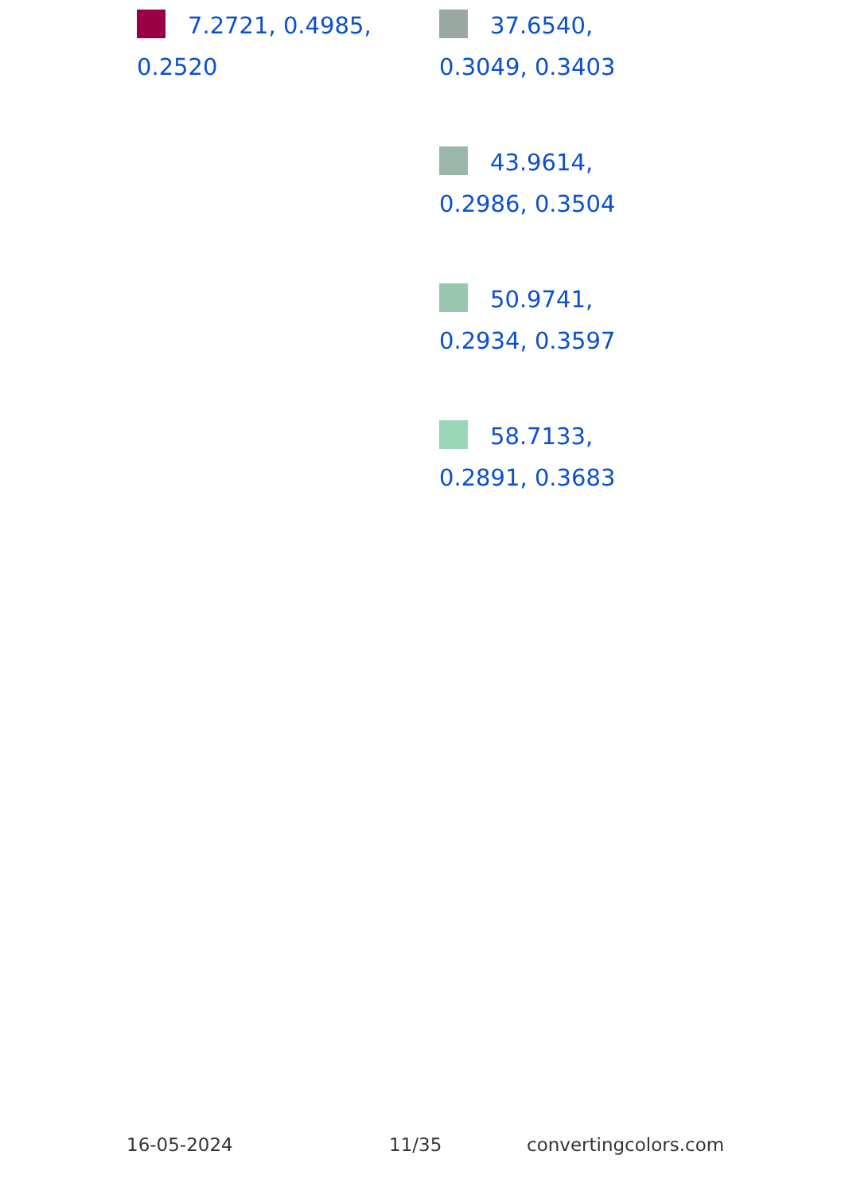7.2721, 0.4985, 0.2520
37.6540, 0.3049, 0.3403
43.9614, 0.2986, 0.3504
50.9741, 0.2934, 0.3597
58.7133, 0.2891, 0.3683
16-05-2024 11/35 convertingcolors.com